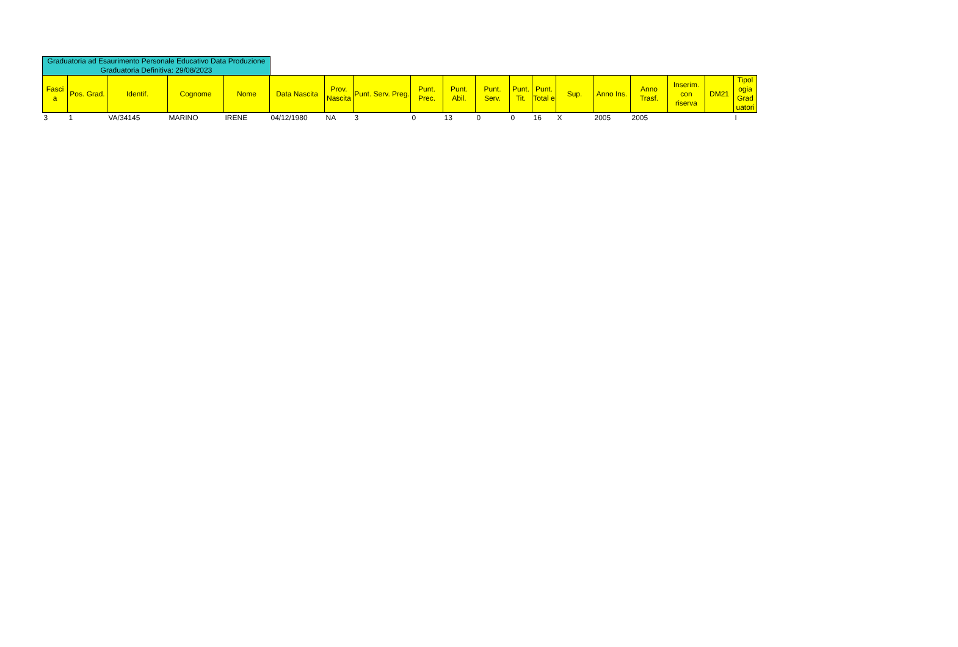Graduatoria ad Esaurimento Personale Educativo Data Produzione Graduatoria Definitiva: 29/08/2023
| Fasci a | Pos. Grad. | Identif. | Cognome | Nome | Data Nascita | Prov. Nascita | Punt. Serv. Preg. | Punt. Prec. | Punt. Abil. | Punt. Serv. | Punt. Tit. | Punt. Total e | Sup. | Anno Ins. | Anno Trasf. | Inserim. con riserva | DM21 | Tipol ogia Grad uatori |
| --- | --- | --- | --- | --- | --- | --- | --- | --- | --- | --- | --- | --- | --- | --- | --- | --- | --- | --- |
| 3 | 1 | VA/34145 | MARINO | IRENE | 04/12/1980 | NA | 3 | 0 | 13 | 0 | 0 | 16 | X | 2005 | 2005 | | | I |